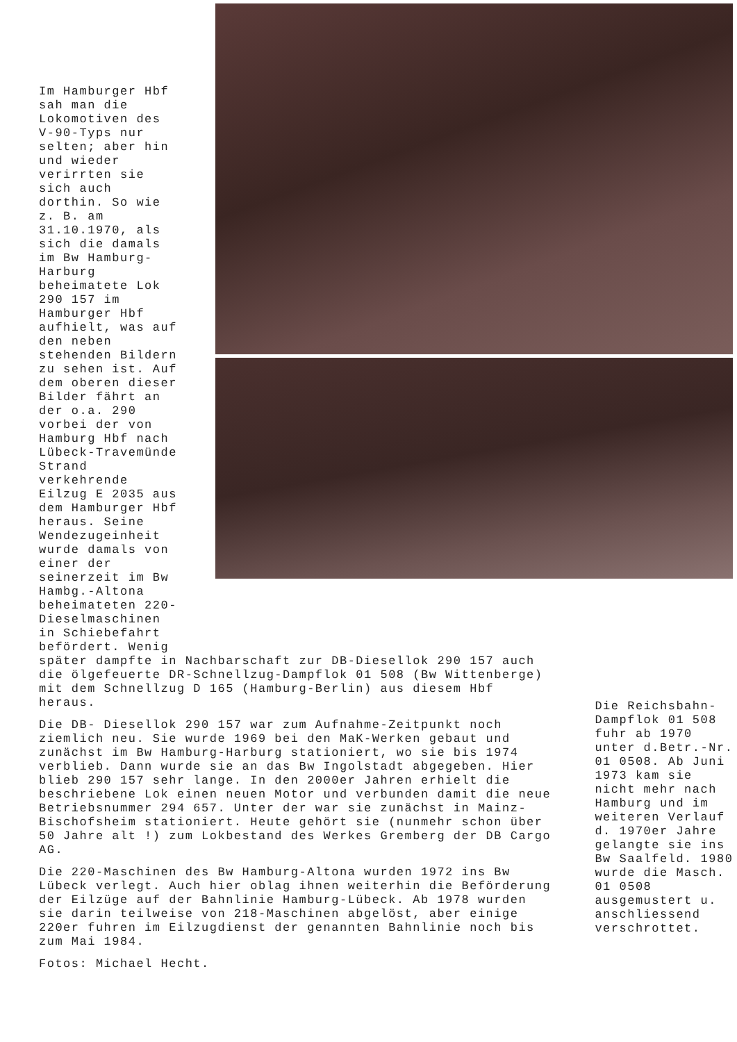Im Hamburger Hbf sah man die Lokomotiven des V-90-Typs nur selten; aber hin und wieder verirrten sie sich auch dorthin. So wie z. B. am 31.10.1970, als sich die damals im Bw Hamburg-Harburg beheimatete Lok 290 157 im Hamburger Hbf aufhielt, was auf den neben stehenden Bildern zu sehen ist. Auf dem oberen dieser Bilder fährt an der o.a. 290 vorbei der von Hamburg Hbf nach Lübeck-Travemünde Strand verkehrende Eilzug E 2035 aus dem Hamburger Hbf heraus. Seine Wendezugeinheit wurde damals von einer der seinerzeit im Bw Hambg.-Altona beheimateten 220-Dieselmaschinen in Schiebefahrt befördert. Wenig
später dampfte in Nachbarschaft zur DB-Diesellok 290 157 auch die ölgefeuerte DR-Schnellzug-Dampflok 01 508 (Bw Wittenberge) mit dem Schnellzug D 165 (Hamburg-Berlin) aus diesem Hbf heraus.
Die DB- Diesellok 290 157 war zum Aufnahme-Zeitpunkt noch ziemlich neu. Sie wurde 1969 bei den MaK-Werken gebaut und zunächst im Bw Hamburg-Harburg stationiert, wo sie bis 1974 verblieb. Dann wurde sie an das Bw Ingolstadt abgegeben. Hier blieb 290 157 sehr lange. In den 2000er Jahren erhielt die beschriebene Lok einen neuen Motor und verbunden damit die neue Betriebsnummer 294 657. Unter der war sie zunächst in Mainz-Bischofsheim stationiert. Heute gehört sie (nunmehr schon über 50 Jahre alt !) zum Lokbestand des Werkes Gremberg der DB Cargo AG.
Die 220-Maschinen des Bw Hamburg-Altona wurden 1972 ins Bw Lübeck verlegt. Auch hier oblag ihnen weiterhin die Beförderung der Eilzüge auf der Bahnlinie Hamburg-Lübeck. Ab 1978 wurden sie darin teilweise von 218-Maschinen abgelöst, aber einige 220er fuhren im Eilzugdienst der genannten Bahnlinie noch bis zum Mai 1984.
Fotos: Michael Hecht.
Die Reichsbahn-Dampflok 01 508 fuhr ab 1970 unter d.Betr.-Nr. 01 0508. Ab Juni 1973 kam sie nicht mehr nach Hamburg und im weiteren Verlauf d. 1970er Jahre gelangte sie ins Bw Saalfeld. 1980 wurde die Masch. 01 0508 ausgemustert u. anschliessend verschrottet.